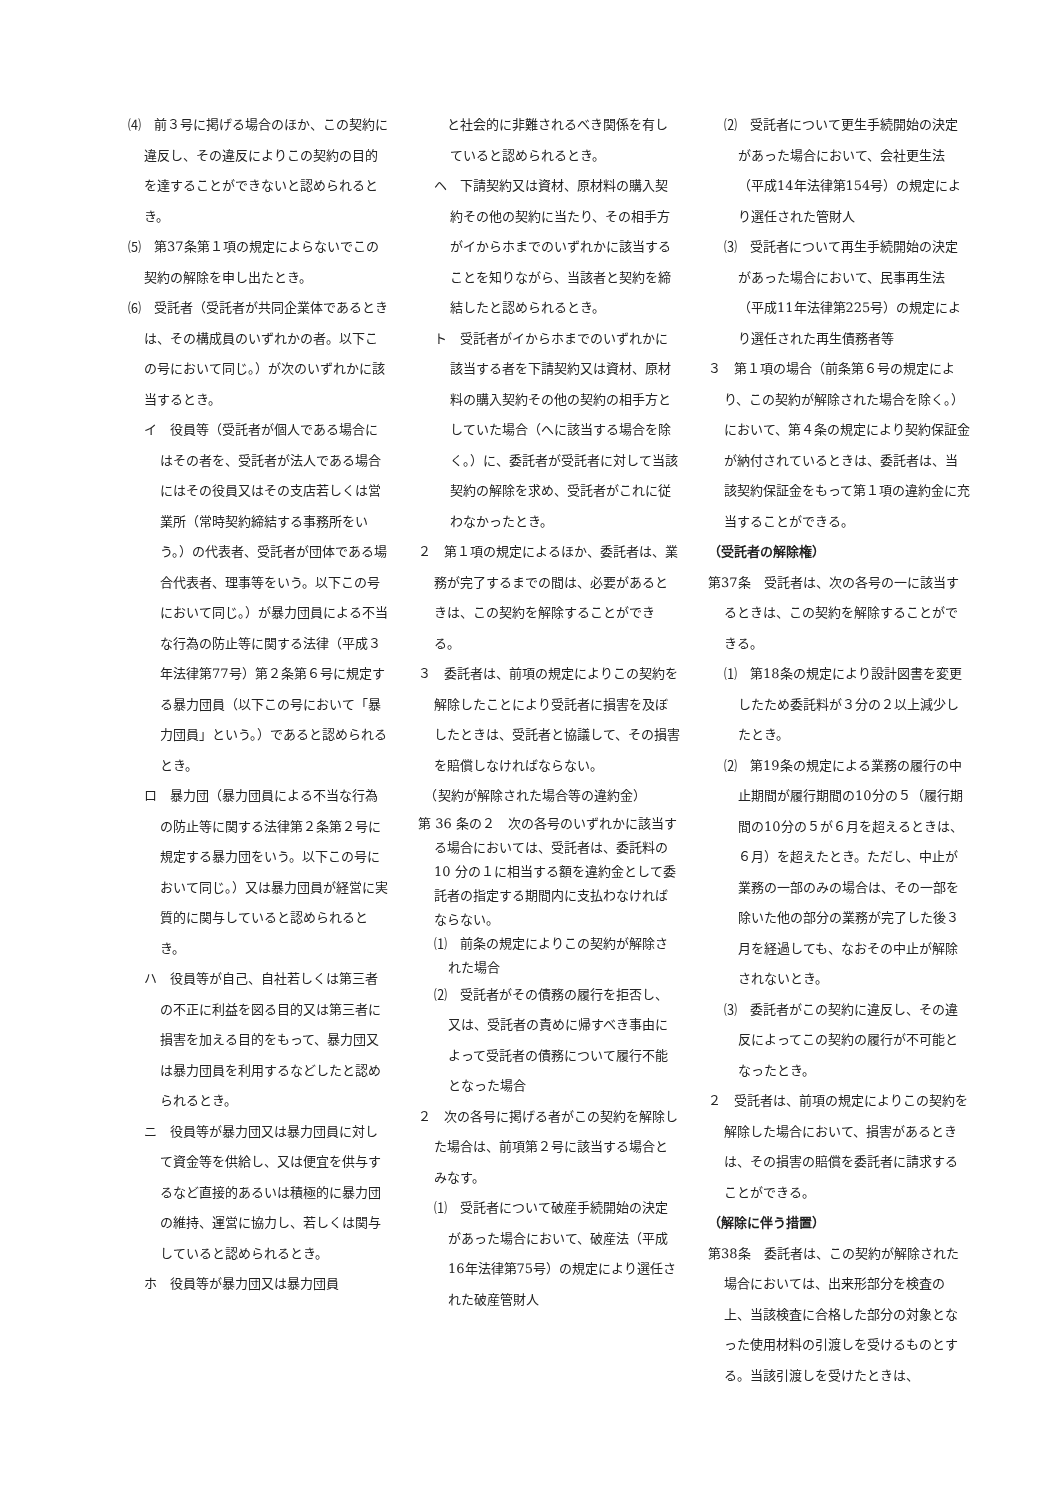⑷　前３号に掲げる場合のほか、この契約に違反し、その違反によりこの契約の目的を達することができないと認められるとき。
⑸　第37条第１項の規定によらないでこの契約の解除を申し出たとき。
⑹　受託者（受託者が共同企業体であるときは、その構成員のいずれかの者。以下この号において同じ。）が次のいずれかに該当するとき。
イ　役員等（受託者が個人である場合にはその者を、受託者が法人である場合にはその役員又はその支店若しくは営業所（常時契約締結する事務所をいう。）の代表者、受託者が団体である場合代表者、理事等をいう。以下この号において同じ。）が暴力団員による不当な行為の防止等に関する法律（平成３年法律第77号）第２条第６号に規定する暴力団員（以下この号において「暴力団員」という。）であると認められるとき。
ロ　暴力団（暴力団員による不当な行為の防止等に関する法律第２条第２号に規定する暴力団をいう。以下この号において同じ。）又は暴力団員が経営に実質的に関与していると認められるとき。
ハ　役員等が自己、自社若しくは第三者の不正に利益を図る目的又は第三者に損害を加える目的をもって、暴力団又は暴力団員を利用するなどしたと認められるとき。
ニ　役員等が暴力団又は暴力団員に対して資金等を供給し、又は便宜を供与するなど直接的あるいは積極的に暴力団の維持、運営に協力し、若しくは関与していると認められるとき。
ホ　役員等が暴力団又は暴力団員
　と社会的に非難されるべき関係を有していると認められるとき。
ヘ　下請契約又は資材、原材料の購入契約その他の契約に当たり、その相手方がイからホまでのいずれかに該当することを知りながら、当該者と契約を締結したと認められるとき。
ト　受託者がイからホまでのいずれかに該当する者を下請契約又は資材、原材料の購入契約その他の契約の相手方としていた場合（へに該当する場合を除く。）に、委託者が受託者に対して当該契約の解除を求め、受託者がこれに従わなかったとき。
２　第１項の規定によるほか、委託者は、業務が完了するまでの間は、必要があるときは、この契約を解除することができる。
３　委託者は、前項の規定によりこの契約を解除したことにより受託者に損害を及ぼしたときは、受託者と協議して、その損害を賠償しなければならない。
　（契約が解除された場合等の違約金）
第 36 条の２　次の各号のいずれかに該当する場合においては、受託者は、委託料の 10 分の１に相当する額を違約金として委託者の指定する期間内に支払わなければならない。
⑴　前条の規定によりこの契約が解除された場合
⑵　受託者がその債務の履行を拒否し、又は、受託者の責めに帰すべき事由によって受託者の債務について履行不能となった場合
２　次の各号に掲げる者がこの契約を解除した場合は、前項第２号に該当する場合とみなす。
⑴　受託者について破産手続開始の決定があった場合において、破産法（平成16年法律第75号）の規定により選任された破産管財人
⑵　受託者について更生手続開始の決定があった場合において、会社更生法（平成14年法律第154号）の規定により選任された管財人
⑶　受託者について再生手続開始の決定があった場合において、民事再生法（平成11年法律第225号）の規定により選任された再生債務者等
３　第１項の場合（前条第６号の規定により、この契約が解除された場合を除く。）において、第４条の規定により契約保証金が納付されているときは、委託者は、当該契約保証金をもって第１項の違約金に充当することができる。
（受託者の解除権）
第37条　受託者は、次の各号の一に該当するときは、この契約を解除することができる。
⑴　第18条の規定により設計図書を変更したため委託料が３分の２以上減少したとき。
⑵　第19条の規定による業務の履行の中止期間が履行期間の10分の５（履行期間の10分の５が６月を超えるときは、６月）を超えたとき。ただし、中止が業務の一部のみの場合は、その一部を除いた他の部分の業務が完了した後３月を経過しても、なおその中止が解除されないとき。
⑶　委託者がこの契約に違反し、その違反によってこの契約の履行が不可能となったとき。
２　受託者は、前項の規定によりこの契約を解除した場合において、損害があるときは、その損害の賠償を委託者に請求することができる。
（解除に伴う措置）
第38条　委託者は、この契約が解除された場合においては、出来形部分を検査の上、当該検査に合格した部分の対象となった使用材料の引渡しを受けるものとする。当該引渡しを受けたときは、